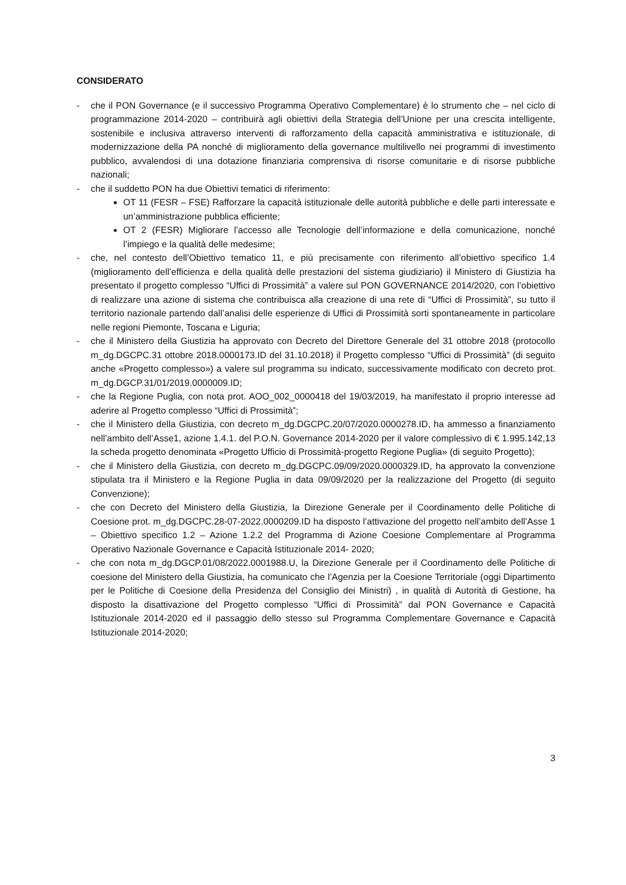CONSIDERATO
- che il PON Governance (e il successivo Programma Operativo Complementare) è lo strumento che – nel ciclo di programmazione 2014-2020 – contribuirà agli obiettivi della Strategia dell’Unione per una crescita intelligente, sostenibile e inclusiva attraverso interventi di rafforzamento della capacità amministrativa e istituzionale, di modernizzazione della PA nonché di miglioramento della governance multilivello nei programmi di investimento pubblico, avvalendosi di una dotazione finanziaria comprensiva di risorse comunitarie e di risorse pubbliche nazionali;
- che il suddetto PON ha due Obiettivi tematici di riferimento:
OT 11 (FESR – FSE) Rafforzare la capacità istituzionale delle autorità pubbliche e delle parti interessate e un’amministrazione pubblica efficiente;
OT 2 (FESR) Migliorare l’accesso alle Tecnologie dell’informazione e della comunicazione, nonché l’impiego e la qualità delle medesime;
- che, nel contesto dell’Obiettivo tematico 11, e più precisamente con riferimento all’obiettivo specifico 1.4 (miglioramento dell’efficienza e della qualità delle prestazioni del sistema giudiziario) il Ministero di Giustizia ha presentato il progetto complesso “Uffici di Prossimità” a valere sul PON GOVERNANCE 2014/2020, con l’obiettivo di realizzare una azione di sistema che contribuisca alla creazione di una rete di “Uffici di Prossimità”, su tutto il territorio nazionale partendo dall’analisi delle esperienze di Uffici di Prossimità sorti spontaneamente in particolare nelle regioni Piemonte, Toscana e Liguria;
- che il Ministero della Giustizia ha approvato con Decreto del Direttore Generale del 31 ottobre 2018 (protocollo m_dg.DGCPC.31 ottobre 2018.0000173.ID del 31.10.2018) il Progetto complesso “Uffici di Prossimità” (di seguito anche «Progetto complesso») a valere sul programma su indicato, successivamente modificato con decreto prot. m_dg.DGCP.31/01/2019.0000009.ID;
- che la Regione Puglia, con nota prot. AOO_002_0000418 del 19/03/2019, ha manifestato il proprio interesse ad aderire al Progetto complesso “Uffici di Prossimità”;
- che il Ministero della Giustizia, con decreto m_dg.DGCPC.20/07/2020.0000278.ID, ha ammesso a finanziamento nell’ambito dell’Asse1, azione 1.4.1. del P.O.N. Governance 2014-2020 per il valore complessivo di € 1.995.142,13 la scheda progetto denominata «Progetto Ufficio di Prossimità-progetto Regione Puglia» (di seguito Progetto);
- che il Ministero della Giustizia, con decreto m_dg.DGCPC.09/09/2020.0000329.ID, ha approvato la convenzione stipulata tra il Ministero e la Regione Puglia in data 09/09/2020 per la realizzazione del Progetto (di seguito Convenzione);
- che con Decreto del Ministero della Giustizia, la Direzione Generale per il Coordinamento delle Politiche di Coesione prot. m_dg.DGCPC.28-07-2022.0000209.ID ha disposto l’attivazione del progetto nell’ambito dell’Asse 1 – Obiettivo specifico 1.2 – Azione 1.2.2 del Programma di Azione Coesione Complementare al Programma Operativo Nazionale Governance e Capacità Istituzionale 2014- 2020;
- che con nota m_dg.DGCP.01/08/2022.0001988.U, la Direzione Generale per il Coordinamento delle Politiche di coesione del Ministero della Giustizia, ha comunicato che l’Agenzia per la Coesione Territoriale (oggi Dipartimento per le Politiche di Coesione della Presidenza del Consiglio dei Ministri) , in qualità di Autorità di Gestione, ha disposto la disattivazione del Progetto complesso “Uffici di Prossimità” dal PON Governance e Capacità Istituzionale 2014-2020 ed il passaggio dello stesso sul Programma Complementare Governance e Capacità Istituzionale 2014-2020;
3